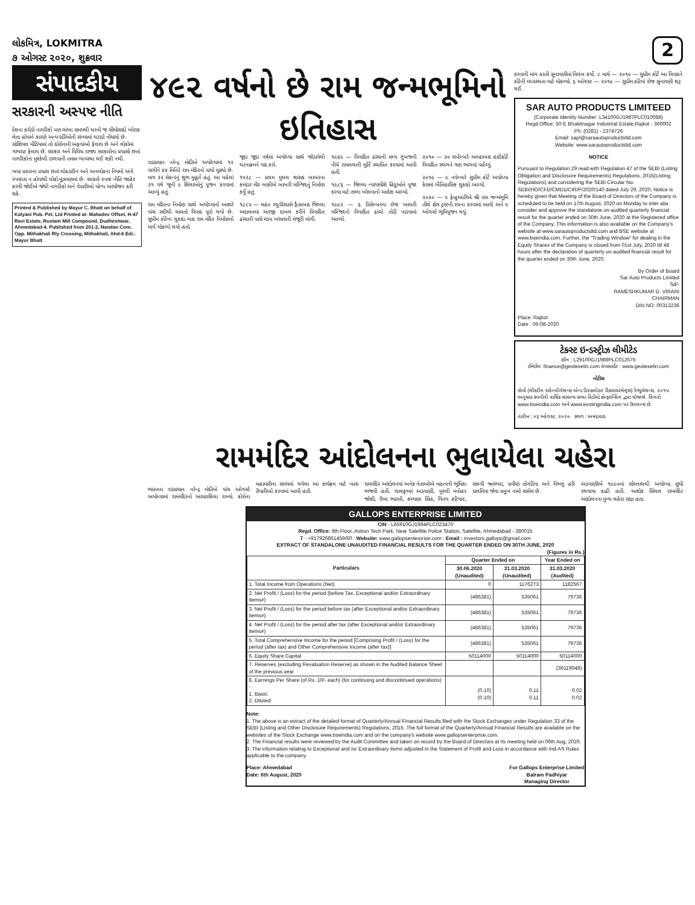લોકમિત્ર, LOKMITRA
૭ ઓગસ્ટ ૨૦૨૦, શુક્રવાર
2
સંપાદકીય
સરકારની અસ્પષ્ટ નીતિ
દેશના કરોડો નાગરિકો પણ લાંબા સમયથી ઘરનો જ સીધોસાદો ખોરાક લેતા હોવાને કારણે અન્ય દર્દીઓની સંખ્યામાં ઘટાડો નોંધાયો છે. સોશિયલ મીડિયામાં તો કોરોનાની અફવાઓ ફેલાય છે અને લોકોમાં ગભરાટ ફેલાય છે. સરકાર અને વિવિધ રાજ્ય સરકારોના પ્રયાસો છતાં નાગરિકોના મુશ્કેલી ટાળવાની તમામ વ્યવસ્થા થઈ શકી નથી.
બધા પ્રકારના પ્રયાસ છતાં લોકડાઉન અને અનલોકના નિયમો અંગે સ્પષ્ટતા ન હોવાથી લોકો મૂંઝવણમાં છે. સરકારે સ્પષ્ટ નીતિ જાહેર કરવી જોઈએ જેથી નાગરિકો અને વેપારીઓ યોગ્ય આયોજન કરી શકે.
Printed & Published by Mayur C. Bhatt on behalf of Kalyani Pub. Pvt. Ltd Printed at- Mahadev Offset, H-47 Ravi Estate, Rustam Mill Compound, Dudheshwar, Ahmedabad-4. Published from 201-2, Nandan Com. Opp. Mithakhali Rly Crossing, Mithakhali, Ahd-6 Edi.: Mayur Bhatt
૪૯૨ વર્ષનો છે રામ જન્મભૂમિનો ઇતિહાસ
વડાપ્રધાન નરેન્દ્ર મોદીએ અયોધ્યામાં ૧૨ વાગીને ૪૪ મિનિટે રામ મંદિરનો પાયો મૂક્યો છે. માત્ર ૩૨ સેકન્ડનું શુભ મુહૂર્ત હતું. આ પહેલાં ૩૧ વર્ષ જૂની ૯ શિલાઓનું પૂજન કરવામાં આવ્યું હતું.
રામ મંદિરના નિર્માણ સાથે અયોધ્યાનો આશરે પાંચ સદીથી ચાલતો વિવાદ પૂરો થયો છે. સુપ્રીમ કોર્ટના ચુકાદા બાદ રામ મંદિર નિર્માણનો માર્ગ મોકળો થયો હતો.
જૂદા જૂદા વર્ષમાં અયોધ્યા સાથે જોડાયેલી ઘટનાક્રમને યાદ કરો.
૧૫૨૮ — પ્રથમ મુઘલ શાસક બાબરના કમાંડર મીર બાકીએ બાબરી મસ્જિદનું નિર્માણ કર્યું હતું.
૧૮૮૫ — મહંત રઘુવીરદાસે ફૈઝાબાદ જિલ્લા અદાલતમાં અરજી દાખલ કરીને વિવાદિત ઢાંચાની પાસે મંડપ બાંધવાની મંજૂરી માંગી.
૧૯૪૯ — વિવાદિત ઢાંચાની મધ્ય ગુંબજની નીચે રામલલાની મૂર્તિ સ્થાપિત કરવામાં આવી હતી.
૧૯૮૬ — જિલ્લા ન્યાયાધીશે હિંદુઓને પૂજા કરવા માટે તાળા ખોલવાનો આદેશ આપ્યો.
૧૯૯૨ — ૬ ડિસેમ્બરના રોજ બાબરી મસ્જિદનો વિવાદિત ઢાંચો તોડી પાડવામાં આવ્યો.
૨૦૧૦ — ૩૦ સપ્ટેમ્બરે અલ્હાબાદ હાઈકોર્ટે વિવાદિત સ્થળને ત્રણ ભાગમાં વહેંચ્યું.
૨૦૧૯ — ૯ નવેમ્બરે સુપ્રીમ કોર્ટે અયોધ્યા કેસમાં ઐતિહાસિક ચુકાદો આપ્યો.
૨૦૨૦ — ૫ ફેબ્રુઆરીએ શ્રી રામ જન્મભૂમિ તીર્થ ક્ષેત્ર ટ્રસ્ટની રચના કરવામાં આવી અને ૫ ઓગસ્ટે ભૂમિપૂજન થયું.
કરવાની માંગ કરતી સુનાવણીમાં વિલંબ કર્યો. ૮ માર્ચ — ૨૦૧૯ — સુપ્રીમ કોર્ટે આ વિવાદને કોર્ટની મધ્યસ્થતા માટે મોકલ્યો. ૬ ઓગસ્ટ — ૨૦૧૯ — સુપ્રીમ કોર્ટમાં રોજ સુનાવણી શરૂ થઈ.
SAR AUTO PRODUCTS LIMITEED
(Corporate Identity Number: L34100GJ1987PLC010088)
Regd.Office: 50-E Bhaktinagar Industrial Estate,Rajkot - 360002
Ph: (0281) - 2374726
Email: sapl@saraautoproductsltd.com
Website: www.sarautoproductsltd.com
NOTICE
Pursuant to Regulation 29 read with Regulation 47 of the SEBI (Listing Obligation and Disclosure Requirements) Regulations, 2015(Listing Regulations) and considering the SEBI Circular No. SEBI/HO/CFD/CMD1/CIR/P/2020/140 dated July 29, 2020, Notice is hereby given that Meeting of the Board of Directors of the Company is scheduled to be held on 17th August, 2020 on Monday to inter alia consider and approve the standalone un-audited quarterly financial result for the quarter ended on 30th June, 2020 at the Registered office of the Company. This information is also available on the Company's website at www.sarautoproductsltd.com and BSE website at www.bseindia.com. Further, the "Trading Window" for dealing in the Equity Shares of the Company is closed from 01st July, 2020 till 48 hours after the declaration of quarterly un-audited financial result for the quarter ended on 30th June, 2020.
By Order of Board
Sar Auto Products Limited
Sd/-
RAMESHKUMAR D. VIRANI
CHAIRMAN
DIN NO: 00313236
Place: Rajkot
Date : 06-08-2020
ટેક્સ્ટ ઇન્ડસ્ટ્રીઝ લીમીટેડ
સીન : L29100GJ1989PLC012576
ઈમેઈલ: finance@geotexelin.com વેબસાઈટ : www.geotexelin.com
નોટીસ
સેબી (લીસ્ટીંગ ઓબ્લીગેશન્સ એન્ડ ડિસ્ક્લોઝર રિક્વાયરમેન્ટ્સ) રેગ્યુલેશન્સ, ૨૦૧૫ અનુસાર કંપનીની વાર્ષિક સામાન્ય સભા વિડીયો કોન્ફરન્સિંગ દ્વારા યોજાશે. વિગતો www.bseindia.com અને www.evotingindia.com પર ઉપલબ્ધ છે.
તારીખ : ૦૬ ઓગસ્ટ, ૨૦૨૦ સ્થળ : અમદાવાદ
રામમંદિર આંદોલનના ભુલાયેલા ચહેરા
ભારતના વડાપ્રધાન નરેન્દ્ર મોદીએ પાંચ ઓગસ્ટે અયોધ્યામાં રામમંદિરનો આધારશિલા રાખ્યો. કોરોના મહામારીના સમયમાં થયેલા આ કાર્યક્રમ માટે ખાસ તૈયારીઓ કરવામાં આવી હતી.
રામમંદિર આંદોલનમાં અનેક નેતાઓએ મહત્વની ભૂમિકા ભજવી હતી. લાલકૃષ્ણ અડવાણી, મુરલી મનોહર જોશી, ઉમા ભારતી, કલ્યાણ સિંહ, વિનય કટિયાર, સાધ્વી ઋતંભરા, પ્રવીણ તોગડિયા અને વિષ્ણુ હરિ ડાલમિયા જેવા પ્રમુખ નામો સામેલ છે.
અડવાણીએ ૧૯૯૦માં સોમનાથથી અયોધ્યા સુધી રથયાત્રા કાઢી હતી. અશોક સિંઘલ રામમંદિર આંદોલનના મુખ્ય ચહેરા રહ્યા હતા.
GALLOPS ENTERPRISE LIMITED
CIN - L65910GJ1994PLC023470
Regd. Office: 9th Floor, Astron Tech Park, Near Satellite Police Station, Satellite, Ahmedabad - 380015
T - +917926861459/60 : Website: www.gallopsenterprise.com : Email : investors.gallops@gmail.com
EXTRACT OF STANDALONE UNAUDITED FINANCIAL RESULTS FOR THE QUARTER ENDED ON 30TH JUNE, 2020
(Figures in Rs.)
| Particulars | Quarter Ended on | | Year Ended on |
| --- | --- | --- | --- |
| | 30.06.2020 (Unaudited) | 31.03.2020 (Unaudited) | 31.03.2020 (Audited) |
| 1. Total Income from Operations (Net) | 0 | 1176273 | 1182567 |
| 2. Net Profit / (Loss) for the period (before Tax, Exceptional and/or Extraordinary items#) | (486381) | 535061 | 79736 |
| 3. Net Profit / (Loss) for the period before tax (after Exceptional and/or Extraordinary items#) | (486381) | 535061 | 79736 |
| 4. Net Profit / (Loss) for the period after tax (after Exceptional and/or Extraordinary items#) | (486381) | 535061 | 79736 |
| 5. Total Comprehensive Income for the period [Comprising Profit / (Loss) for the period (after tax) and Other Comprehensive Income (after tax)] | (486381) | 535061 | 79736 |
| 6. Equity Share Capital | 50114000 | 50114000 | 50114000 |
| 7. Reserves (excluding Revaluation Reserve) as shown in the Audited Balance Sheet of the previous year | | | (36119048) |
| 8. Earnings Per Share (of Rs. 10/- each) (for continuing and discontinued operations) - 1. Basic: 2. Diluted: | (0.10) (0.10) | 0.11 0.11 | 0.02 0.02 |
Note:
1. The above is an extract of the detailed format of Quarterly/Annual Financial Results filed with the Stock Exchanges under Regulation 33 of the SEBI (Listing and Other Disclosure Requirements) Regulations, 2015. The full format of the Quarterly/Annual Financial Results are available on the websites of the Stock Exchange www.bseindia.com and on the company's website www.gallopsenterprise.com.
2. The Financial results were reviewed by the Audit Committee and taken on record by the Board of Directors at its meeting held on 06th Aug, 2020.
3. The information relating to Exceptional and /or Extraordinary items adjusted in the Statement of Profit and Loss in accordance with Ind-AS Rules applicable to the company.
Place: Ahmedabad
Date: 6th August, 2020
For Gallops Enterprise Limited
Balram Padhiyar
Managing Director